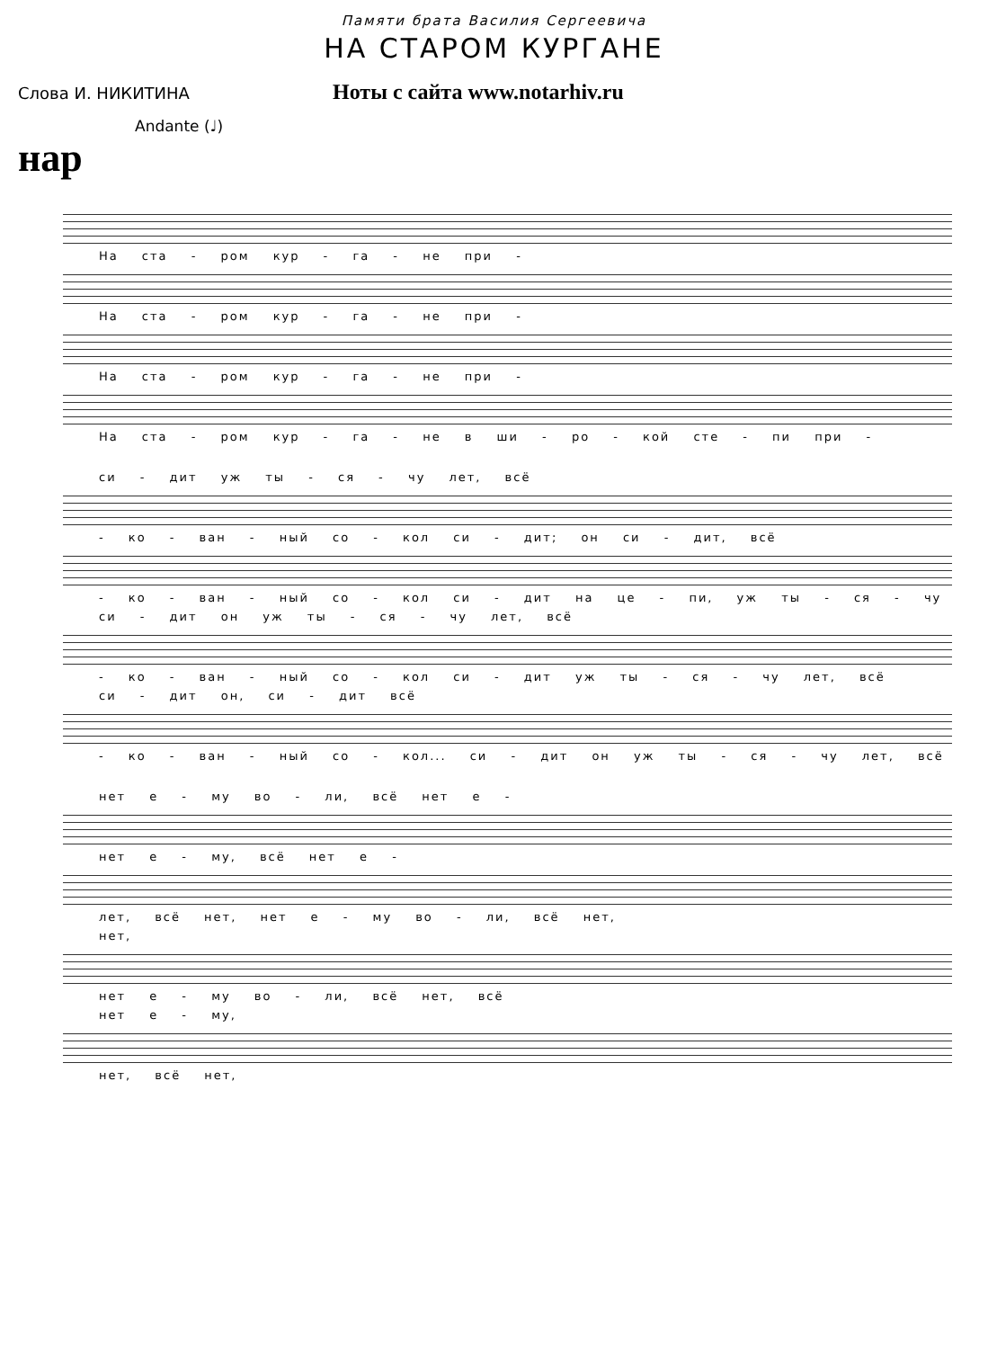Памяти брата Василия Сергеевича
НА СТАРОМ КУРГАНЕ
Слова И. НИКИТИНА
Ноты с сайта www.notarhiv.ru
Andante (♩)
нар
На ста - ром кур - га - не при -
На ста - ром кур - га - не при -
На ста - ром кур - га - не при -
На ста - ром кур - га - не в ши - ро - кой сте - пи при -
си - дит уж ты - ся - чу лет, всё
- ко - ван - ный со - кол си - дит; он си - дит, всё
- ко - ван - ный со - кол си - дит на це - пи, уж ты - ся - чу
си - дит он уж ты - ся - чу лет, всё
- ко - ван - ный со - кол си - дит уж ты - ся - чу лет, всё
си - дит он, си - дит всё
- ко - ван - ный со - кол... си - дит он уж ты - ся - чу лет, всё
нет е - му во - ли, всё нет е -
нет е - му, всё нет е -
лет, всё нет, нет е - му во - ли, всё нет,
нет,
нет е - му во - ли, всё нет, всё
нет е - му,
нет, всё нет,